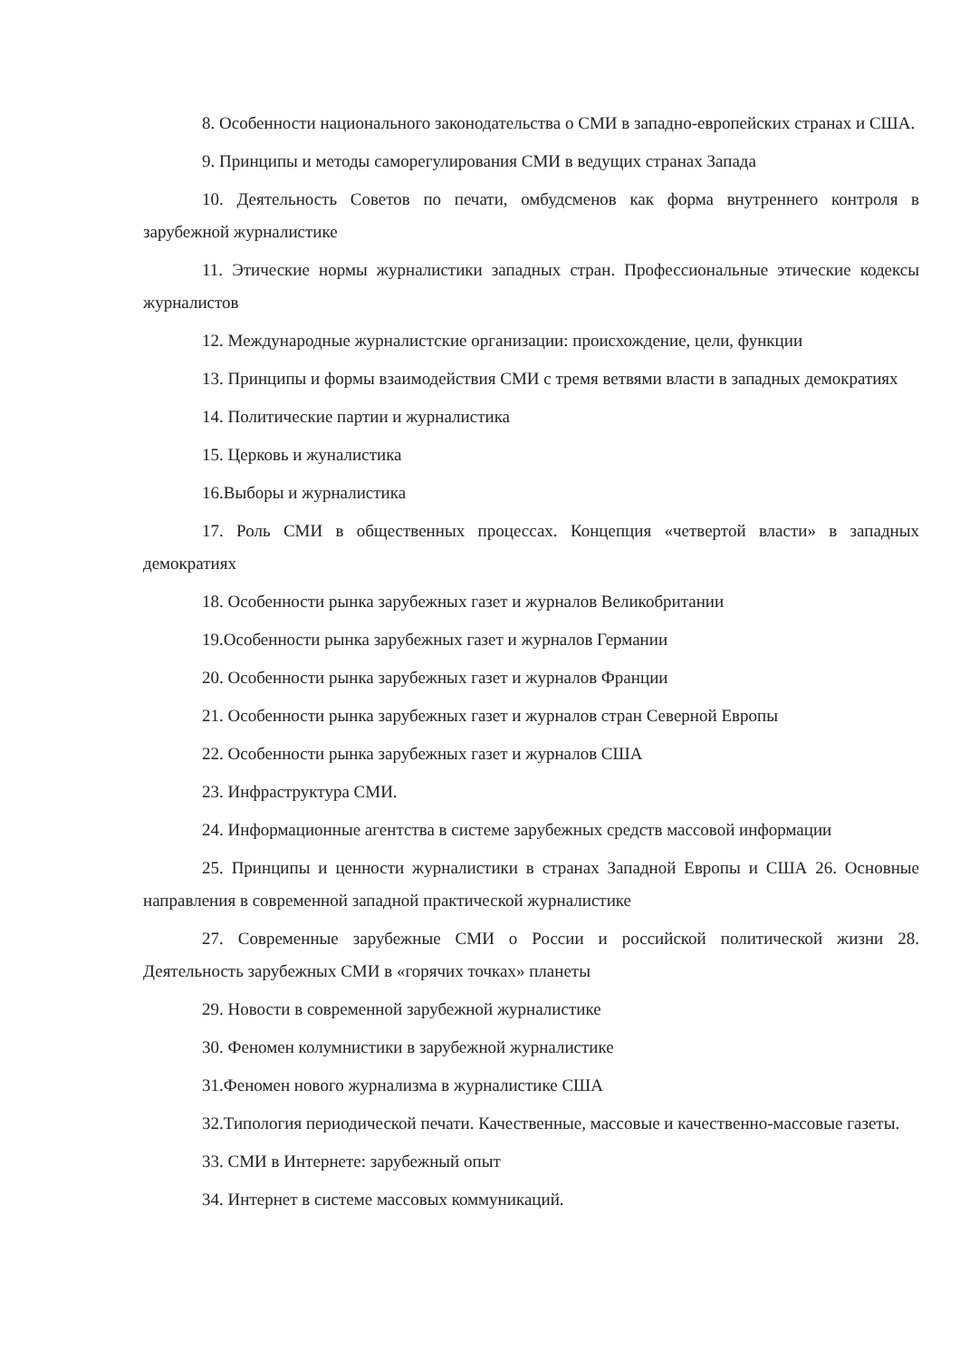8. Особенности национального законодательства о СМИ в западно-европейских странах и США.
9. Принципы и методы саморегулирования СМИ в ведущих странах Запада
10. Деятельность Советов по печати, омбудсменов как форма внутреннего контроля в зарубежной журналистике
11. Этические нормы журналистики западных стран. Профессиональные этические кодексы журналистов
12. Международные журналистские организации: происхождение, цели, функции
13. Принципы и формы взаимодействия СМИ с тремя ветвями власти в западных демократиях
14. Политические партии и журналистика
15. Церковь и жуналистика
16.Выборы и журналистика
17. Роль СМИ в общественных процессах. Концепция «четвертой власти» в западных демократиях
18. Особенности рынка зарубежных газет и журналов Великобритании
19.Особенности рынка зарубежных газет и журналов Германии
20. Особенности рынка зарубежных газет и журналов Франции
21. Особенности рынка зарубежных газет и журналов стран Северной Европы
22. Особенности рынка зарубежных газет и журналов США
23. Инфраструктура СМИ.
24. Информационные агентства в системе зарубежных средств массовой информации
25. Принципы и ценности журналистики в странах Западной Европы и США 26. Основные направления в современной западной практической журналистике
27. Современные зарубежные СМИ о России и российской политической жизни 28. Деятельность зарубежных СМИ в «горячих точках» планеты
29. Новости в современной зарубежной журналистике
30. Феномен колумнистики в зарубежной журналистике
31.Феномен нового журнализма в журналистике США
32.Типология периодической печати. Качественные, массовые и качественно-массовые газеты.
33. СМИ в Интернете: зарубежный опыт
34. Интернет в системе массовых коммуникаций.